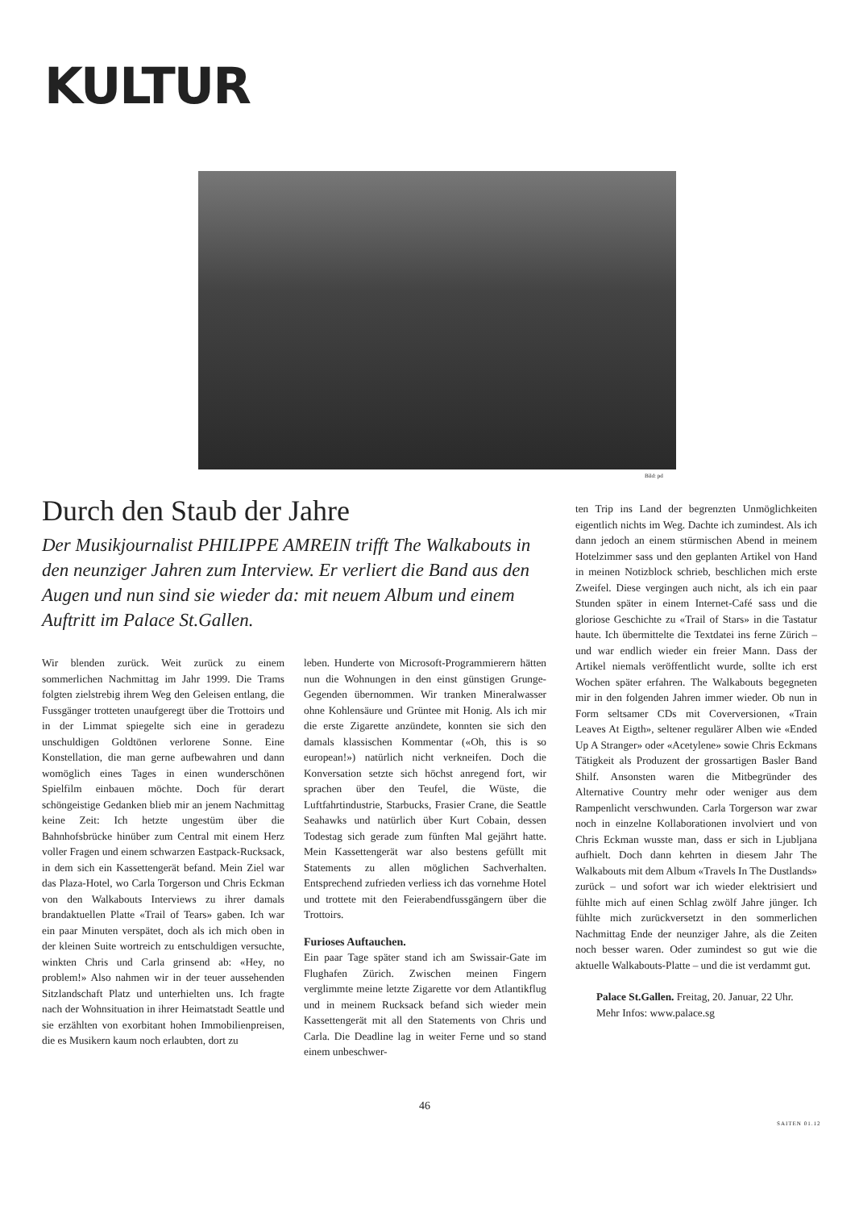KULTUR
Bild: pd
Durch den Staub der Jahre
Der Musikjournalist PHILIPPE AMREIN trifft The Walkabouts in den neunziger Jahren zum Interview. Er verliert die Band aus den Augen und nun sind sie wieder da: mit neuem Album und einem Auftritt im Palace St.Gallen.
Wir blenden zurück. Weit zurück zu einem sommerlichen Nachmittag im Jahr 1999. Die Trams folgten zielstrebig ihrem Weg den Geleisen entlang, die Fussgänger trotteten unaufgeregt über die Trottoirs und in der Limmat spiegelte sich eine in geradezu unschuldigen Goldtönen verlorene Sonne. Eine Konstellation, die man gerne aufbewahren und dann womöglich eines Tages in einen wunderschönen Spielfilm einbauen möchte. Doch für derart schöngeistige Gedanken blieb mir an jenem Nachmittag keine Zeit: Ich hetzte ungestüm über die Bahnhofsbrücke hinüber zum Central mit einem Herz voller Fragen und einem schwarzen Eastpack-Rucksack, in dem sich ein Kassettengerät befand. Mein Ziel war das Plaza-Hotel, wo Carla Torgerson und Chris Eckman von den Walkabouts Interviews zu ihrer damals brandaktuellen Platte «Trail of Tears» gaben. Ich war ein paar Minuten verspätet, doch als ich mich oben in der kleinen Suite wortreich zu entschuldigen versuchte, winkten Chris und Carla grinsend ab: «Hey, no problem!» Also nahmen wir in der teuer aussehenden Sitzlandschaft Platz und unterhielten uns. Ich fragte nach der Wohnsituation in ihrer Heimatstadt Seattle und sie erzählten von exorbitant hohen Immobilienpreisen, die es Musikern kaum noch erlaubten, dort zu
leben. Hunderte von Microsoft-Programmierern hätten nun die Wohnungen in den einst günstigen Grunge-Gegenden übernommen. Wir tranken Mineralwasser ohne Kohlensäure und Grüntee mit Honig. Als ich mir die erste Zigarette anzündete, konnten sie sich den damals klassischen Kommentar («Oh, this is so european!») natürlich nicht verkneifen. Doch die Konversation setzte sich höchst anregend fort, wir sprachen über den Teufel, die Wüste, die Luftfahrtindustrie, Starbucks, Frasier Crane, die Seattle Seahawks und natürlich über Kurt Cobain, dessen Todestag sich gerade zum fünften Mal gejährt hatte. Mein Kassettengerät war also bestens gefüllt mit Statements zu allen möglichen Sachverhalten. Entsprechend zufrieden verliess ich das vornehme Hotel und trottete mit den Feierabendfussgängern über die Trottoirs.
Furioses Auftauchen.
Ein paar Tage später stand ich am Swissair-Gate im Flughafen Zürich. Zwischen meinen Fingern verglimmte meine letzte Zigarette vor dem Atlantikflug und in meinem Rucksack befand sich wieder mein Kassettengerät mit all den Statements von Chris und Carla. Die Deadline lag in weiter Ferne und so stand einem unbeschwer-
ten Trip ins Land der begrenzten Unmöglichkeiten eigentlich nichts im Weg. Dachte ich zumindest. Als ich dann jedoch an einem stürmischen Abend in meinem Hotelzimmer sass und den geplanten Artikel von Hand in meinen Notizblock schrieb, beschlichen mich erste Zweifel. Diese vergingen auch nicht, als ich ein paar Stunden später in einem Internet-Café sass und die gloriose Geschichte zu «Trail of Stars» in die Tastatur haute. Ich übermittelte die Textdatei ins ferne Zürich – und war endlich wieder ein freier Mann. Dass der Artikel niemals veröffentlicht wurde, sollte ich erst Wochen später erfahren. The Walkabouts begegneten mir in den folgenden Jahren immer wieder. Ob nun in Form seltsamer CDs mit Coverversionen, «Train Leaves At Eigth», seltener regulärer Alben wie «Ended Up A Stranger» oder «Acetylene» sowie Chris Eckmans Tätigkeit als Produzent der grossartigen Basler Band Shilf. Ansonsten waren die Mitbegründer des Alternative Country mehr oder weniger aus dem Rampenlicht verschwunden. Carla Torgerson war zwar noch in einzelne Kollaborationen involviert und von Chris Eckman wusste man, dass er sich in Ljubljana aufhielt. Doch dann kehrten in diesem Jahr The Walkabouts mit dem Album «Travels In The Dustlands» zurück – und sofort war ich wieder elektrisiert und fühlte mich auf einen Schlag zwölf Jahre jünger. Ich fühlte mich zurückversetzt in den sommerlichen Nachmittag Ende der neunziger Jahre, als die Zeiten noch besser waren. Oder zumindest so gut wie die aktuelle Walkabouts-Platte – und die ist verdammt gut.
Palace St.Gallen. Freitag, 20. Januar, 22 Uhr.
Mehr Infos: www.palace.sg
46
SAITEN 01.12